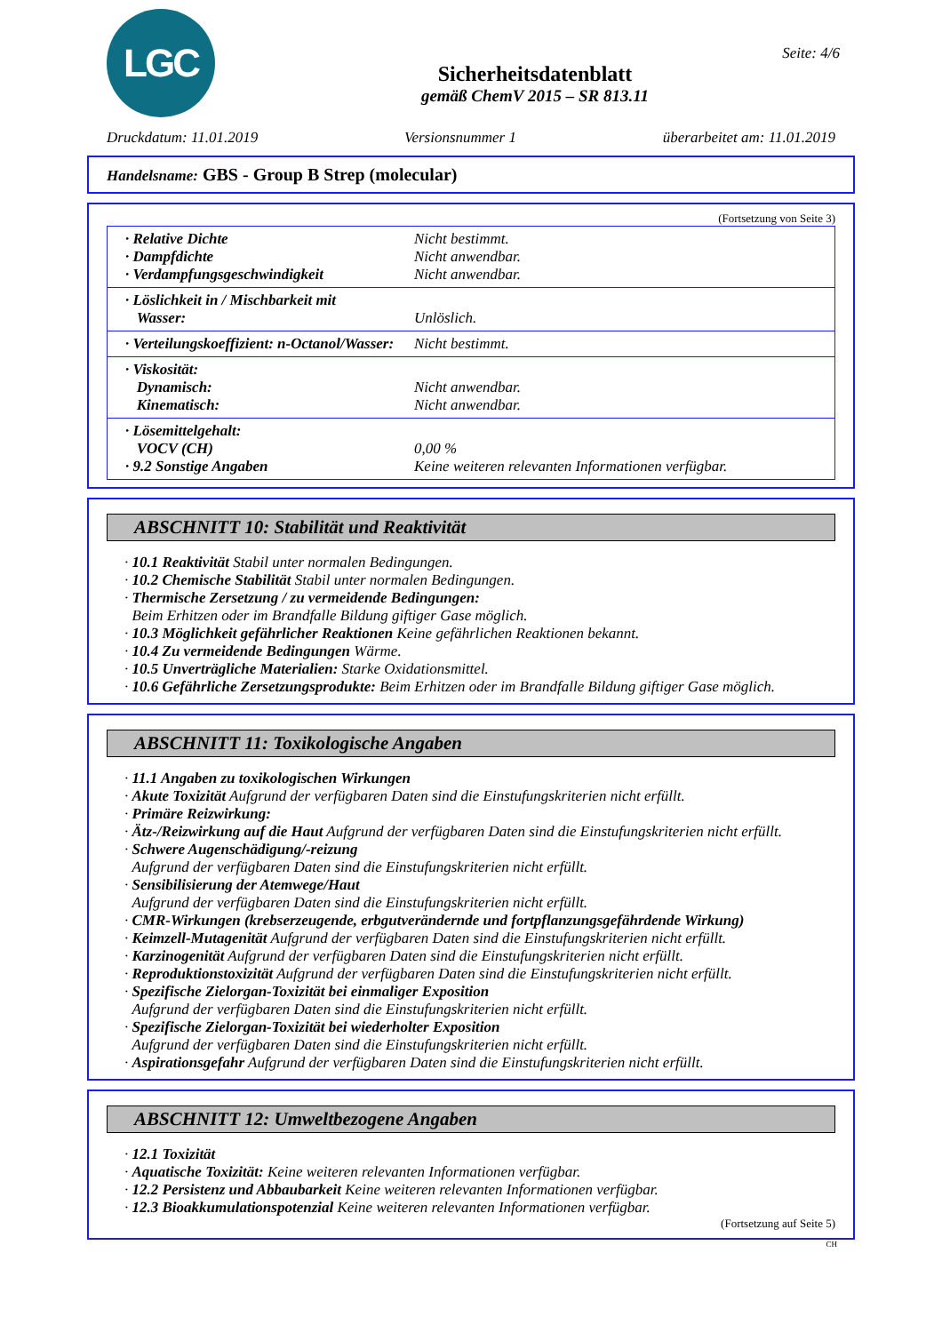LGC
Seite: 4/6
Sicherheitsdatenblatt
gemäß ChemV 2015 – SR 813.11
Druckdatum: 11.01.2019 Versionsnummer 1 überarbeitet am: 11.01.2019
Handelsname: GBS - Group B Strep (molecular)
(Fortsetzung von Seite 3)
· Relative Dichte Nicht bestimmt.
· Dampfdichte Nicht anwendbar.
· Verdampfungsgeschwindigkeit Nicht anwendbar.
· Löslichkeit in / Mischbarkeit mit
Wasser: Unlöslich.
· Verteilungskoeffizient: n-Octanol/Wasser: Nicht bestimmt.
· Viskosität:
Dynamisch: Nicht anwendbar.
Kinematisch: Nicht anwendbar.
· Lösemittelgehalt:
VOCV (CH) 0,00 %
· 9.2 Sonstige Angaben Keine weiteren relevanten Informationen verfügbar.
ABSCHNITT 10: Stabilität und Reaktivität
· 10.1 Reaktivität Stabil unter normalen Bedingungen.
· 10.2 Chemische Stabilität Stabil unter normalen Bedingungen.
· Thermische Zersetzung / zu vermeidende Bedingungen:
Beim Erhitzen oder im Brandfalle Bildung giftiger Gase möglich.
· 10.3 Möglichkeit gefährlicher Reaktionen Keine gefährlichen Reaktionen bekannt.
· 10.4 Zu vermeidende Bedingungen Wärme.
· 10.5 Unverträgliche Materialien: Starke Oxidationsmittel.
· 10.6 Gefährliche Zersetzungsprodukte: Beim Erhitzen oder im Brandfalle Bildung giftiger Gase möglich.
ABSCHNITT 11: Toxikologische Angaben
· 11.1 Angaben zu toxikologischen Wirkungen
· Akute Toxizität Aufgrund der verfügbaren Daten sind die Einstufungskriterien nicht erfüllt.
· Primäre Reizwirkung:
· Ätz-/Reizwirkung auf die Haut Aufgrund der verfügbaren Daten sind die Einstufungskriterien nicht erfüllt.
· Schwere Augenschädigung/-reizung
Aufgrund der verfügbaren Daten sind die Einstufungskriterien nicht erfüllt.
· Sensibilisierung der Atemwege/Haut
Aufgrund der verfügbaren Daten sind die Einstufungskriterien nicht erfüllt.
· CMR-Wirkungen (krebserzeugende, erbgutverändernde und fortpflanzungsgefährdende Wirkung)
· Keimzell-Mutagenität Aufgrund der verfügbaren Daten sind die Einstufungskriterien nicht erfüllt.
· Karzinogenität Aufgrund der verfügbaren Daten sind die Einstufungskriterien nicht erfüllt.
· Reproduktionstoxizität Aufgrund der verfügbaren Daten sind die Einstufungskriterien nicht erfüllt.
· Spezifische Zielorgan-Toxizität bei einmaliger Exposition
Aufgrund der verfügbaren Daten sind die Einstufungskriterien nicht erfüllt.
· Spezifische Zielorgan-Toxizität bei wiederholter Exposition
Aufgrund der verfügbaren Daten sind die Einstufungskriterien nicht erfüllt.
· Aspirationsgefahr Aufgrund der verfügbaren Daten sind die Einstufungskriterien nicht erfüllt.
ABSCHNITT 12: Umweltbezogene Angaben
· 12.1 Toxizität
· Aquatische Toxizität: Keine weiteren relevanten Informationen verfügbar.
· 12.2 Persistenz und Abbaubarkeit Keine weiteren relevanten Informationen verfügbar.
· 12.3 Bioakkumulationspotenzial Keine weiteren relevanten Informationen verfügbar.
(Fortsetzung auf Seite 5)
CH